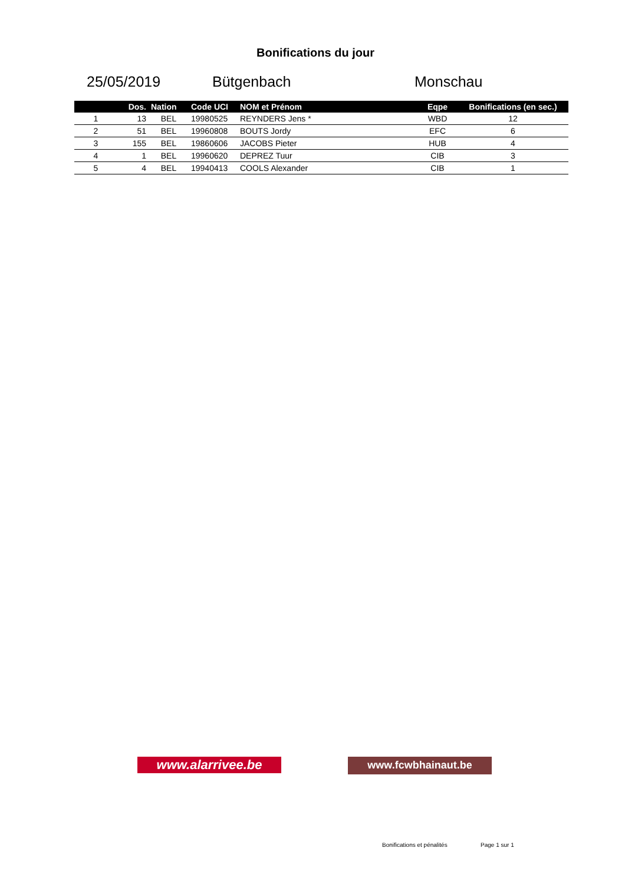Bonifications du jour
25/05/2019 Bütgenbach Monschau
| | Dos. | Nation | Code UCI | NOM et Prénom | Eqpe | Bonifications (en sec.) |
| --- | --- | --- | --- | --- | --- | --- |
| 1 | 13 | BEL | 19980525 | REYNDERS Jens * | WBD | 12 |
| 2 | 51 | BEL | 19960808 | BOUTS Jordy | EFC | 6 |
| 3 | 155 | BEL | 19860606 | JACOBS Pieter | HUB | 4 |
| 4 | 1 | BEL | 19960620 | DEPREZ Tuur | CIB | 3 |
| 5 | 4 | BEL | 19940413 | COOLS Alexander | CIB | 1 |
www.alarrivee.be www.fcwbhainaut.be
Bonifications et pénalités Page 1 sur 1